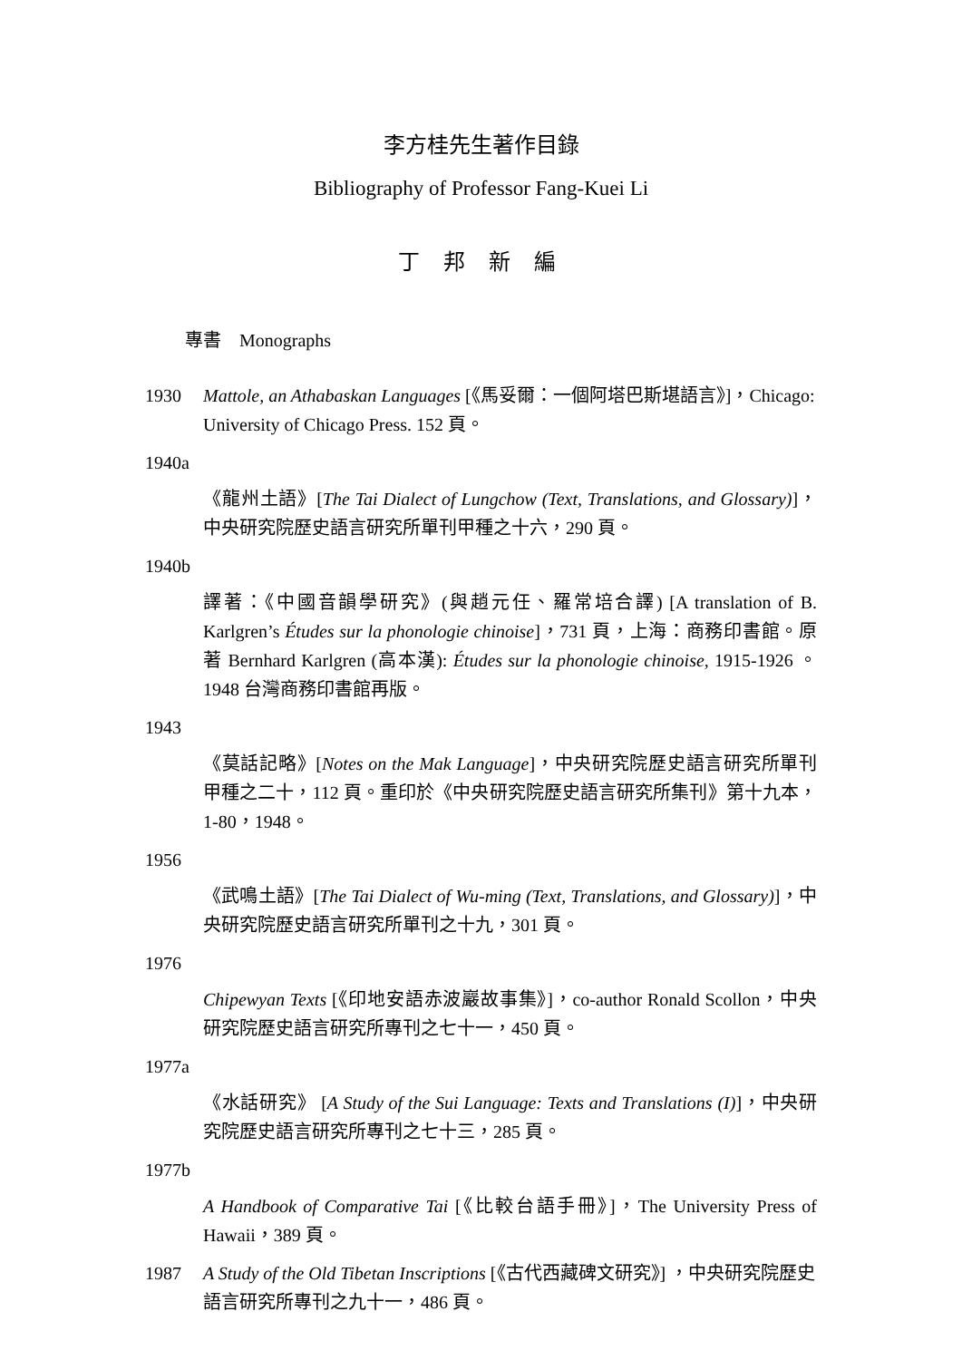李方桂先生著作目錄
Bibliography of Professor Fang-Kuei Li
丁 邦 新 編
專書　Monographs
1930 Mattole, an Athabaskan Languages [《馬妥爾：一個阿塔巴斯堪語言》]，Chicago: University of Chicago Press. 152 頁。
1940a
《龍州土語》[The Tai Dialect of Lungchow (Text, Translations, and Glossary)]，中央研究院歷史語言研究所單刊甲種之十六，290 頁。
1940b
譯著：《中國音韻學研究》(與趙元任、羅常培合譯) [A translation of B. Karlgren’s Études sur la phonologie chinoise]，731 頁，上海：商務印書館。原著 Bernhard Karlgren (高本漢): Études sur la phonologie chinoise, 1915-1926 。1948 台灣商務印書館再版。
1943
《莫話記略》[Notes on the Mak Language]，中央研究院歷史語言研究所單刊甲種之二十，112 頁。重印於《中央研究院歷史語言研究所集刊》第十九本，1-80，1948。
1956
《武鳴土語》[The Tai Dialect of Wu-ming (Text, Translations, and Glossary)]，中央研究院歷史語言研究所單刊之十九，301 頁。
1976
Chipewyan Texts [《印地安語赤波巖故事集》]，co-author Ronald Scollon，中央研究院歷史語言研究所專刊之七十一，450 頁。
1977a
《水話研究》 [A Study of the Sui Language: Texts and Translations (I)]，中央研究院歷史語言研究所專刊之七十三，285 頁。
1977b
A Handbook of Comparative Tai [《比較台語手冊》]，The University Press of Hawaii，389 頁。
1987 A Study of the Old Tibetan Inscriptions [《古代西藏碑文研究》] ，中央研究院歷史語言研究所專刊之九十一，486 頁。